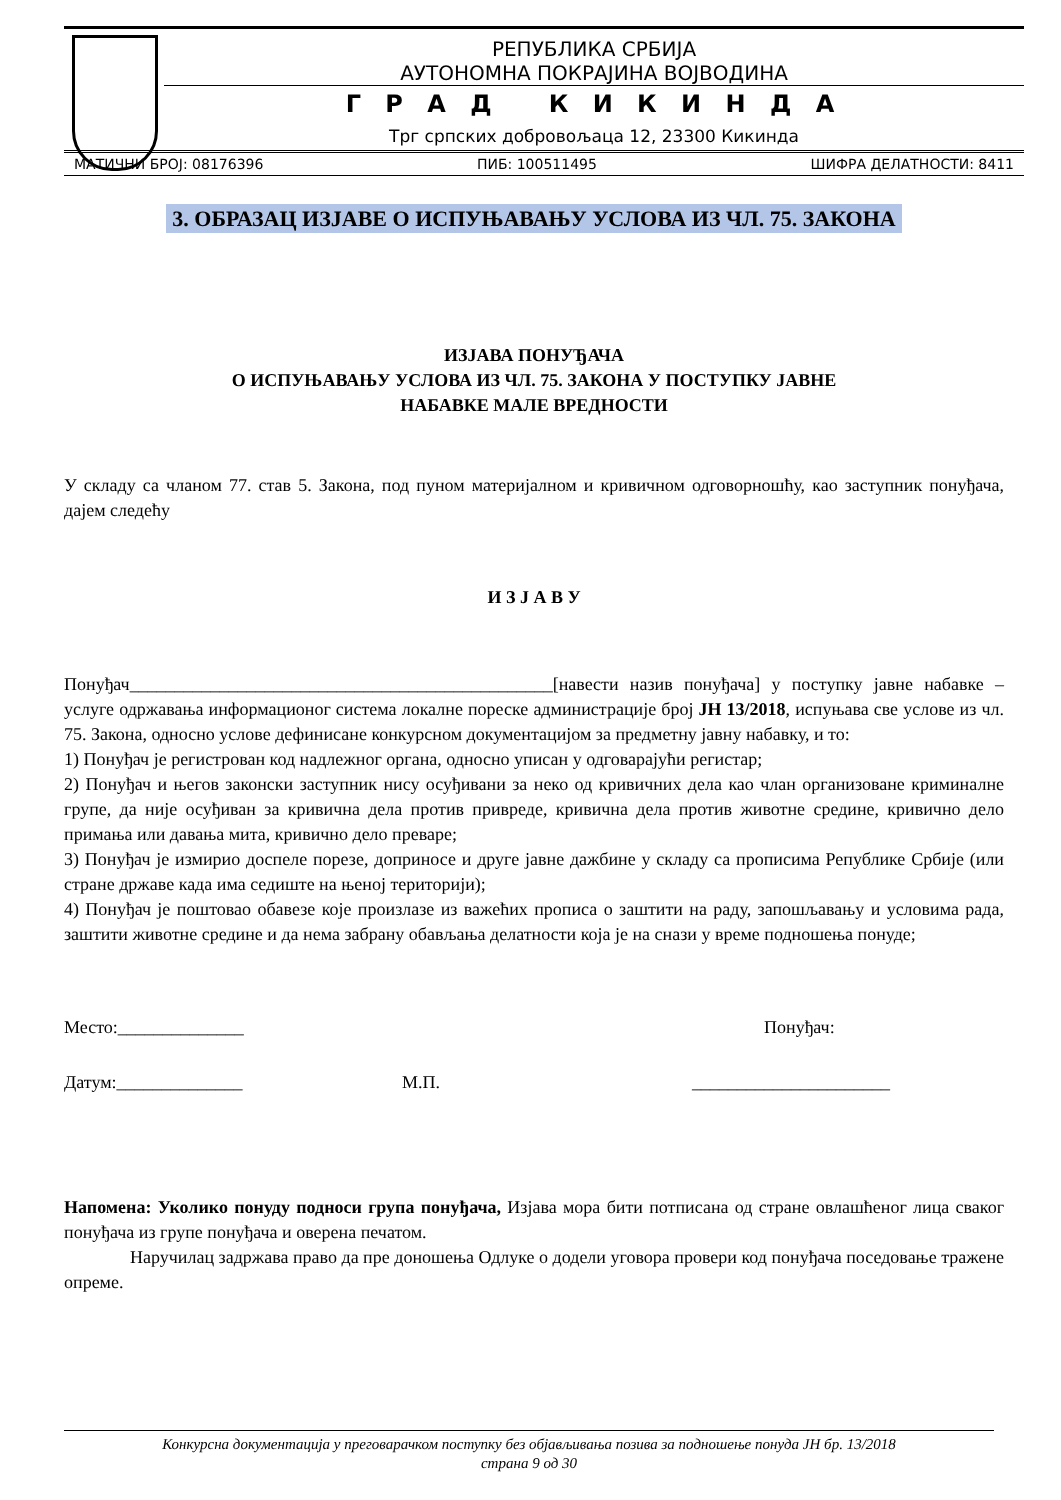РЕПУБЛИКА СРБИЈА
АУТОНОМНА ПОКРАЈИНА ВОЈВОДИНА
Г Р А Д К И К И Н Д А
Трг српских добровољаца 12, 23300 Кикинда
МАТИЧНИ БРОЈ: 08176396 ПИБ: 100511495 ШИФРА ДЕЛАТНОСТИ: 8411
3. ОБРАЗАЦ ИЗЈАВЕ О ИСПУЊАВАЊУ УСЛОВА ИЗ ЧЛ. 75. ЗАКОНА
ИЗЈАВА ПОНУЂАЧА
О ИСПУЊАВАЊУ УСЛОВА ИЗ ЧЛ. 75. ЗАКОНА У ПОСТУПКУ ЈАВНЕ
НАБАВКЕ МАЛЕ ВРЕДНОСТИ
У складу са чланом 77. став 5. Закона, под пуном материјалном и кривичном одговорношћу, као заступник понуђача, дајем следећу
И З Ј А В У
Понуђач_______________________________________________[навести назив понуђача] у поступку јавне набавке – услуге одржавања информационог система локалне пореске администрације број ЈН 13/2018, испуњава све услове из чл. 75. Закона, односно услове дефинисане конкурсном документацијом за предметну јавну набавку, и то:
1) Понуђач је регистрован код надлежног органа, односно уписан у одговарајући регистар;
2) Понуђач и његов законски заступник нису осуђивани за неко од кривичних дела као члан организоване криминалне групе, да није осуђиван за кривична дела против привреде, кривична дела против животне средине, кривично дело примања или давања мита, кривично дело преваре;
3) Понуђач је измирио доспеле порезе, доприносе и друге јавне дажбине у складу са прописима Републике Србије (или стране државе када има седиште на њеној територији);
4) Понуђач је поштовао обавезе које произлазе из важећих прописа о заштити на раду, запошљавању и условима рада, заштити животне средине и да нема забрану обављања делатности која је на снази у време подношења понуде;
Место:______________ Понуђач:
Датум:______________ М.П. ______________________
Напомена: Уколико понуду подноси група понуђача, Изјава мора бити потписана од стране овлашћеног лица сваког понуђача из групе понуђача и оверена печатом.
Наручилац задржава право да пре доношења Одлуке о додели уговора провери код понуђача поседовање тражене опреме.
Конкурсна документација у преговарачком поступку без објављивања позива за подношење понуда ЈН бр. 13/2018
страна 9 од 30